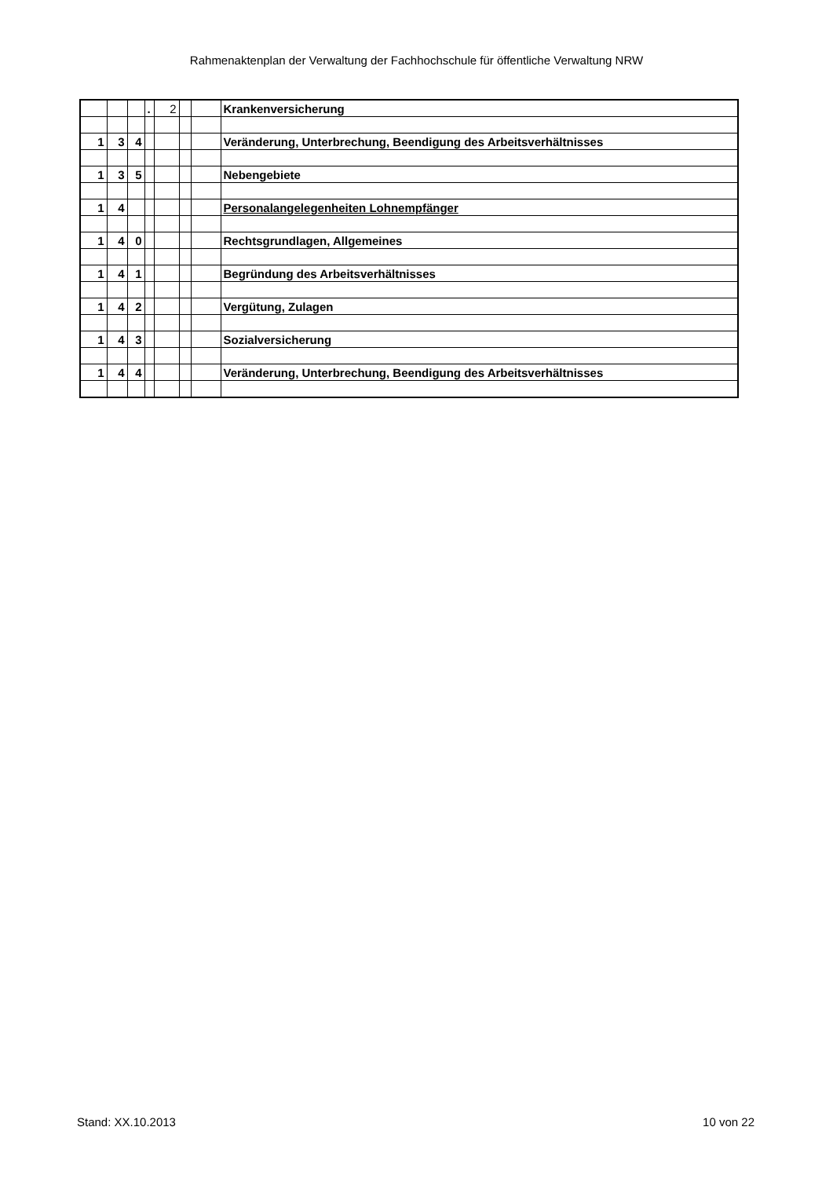Rahmenaktenplan der Verwaltung der Fachhochschule für öffentliche Verwaltung NRW
| | | | . | 2 | | | Krankenversicherung |
| 1 | 3 | 4 | | | | | Veränderung, Unterbrechung, Beendigung des Arbeitsverhältnisses |
| 1 | 3 | 5 | | | | | Nebengebiete |
| 1 | 4 | | | | | | Personalangelegenheiten Lohnempfänger |
| 1 | 4 | 0 | | | | | Rechtsgrundlagen, Allgemeines |
| 1 | 4 | 1 | | | | | Begründung des Arbeitsverhältnisses |
| 1 | 4 | 2 | | | | | Vergütung, Zulagen |
| 1 | 4 | 3 | | | | | Sozialversicherung |
| 1 | 4 | 4 | | | | | Veränderung, Unterbrechung, Beendigung des Arbeitsverhältnisses |
Stand: XX.10.2013 10 von 22